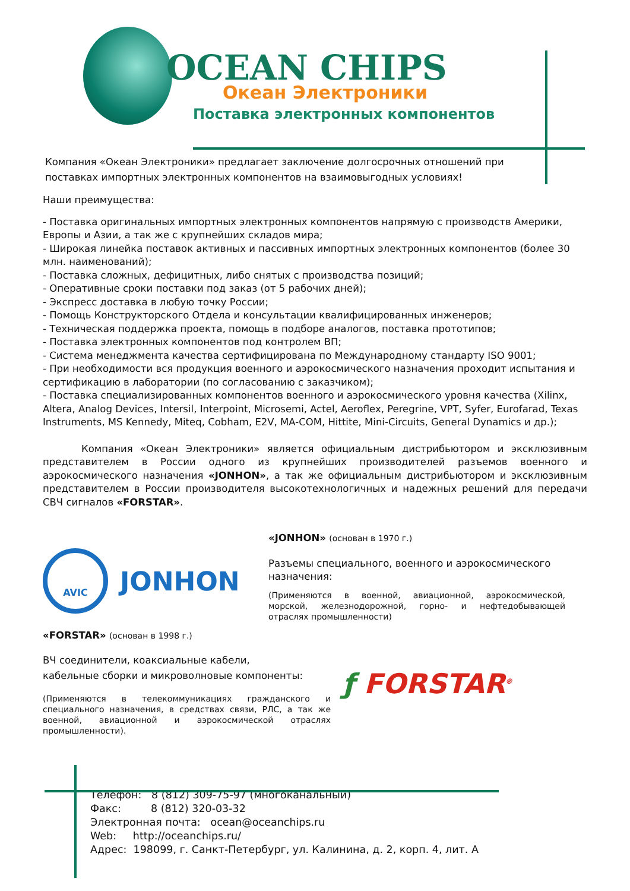OCEAN CHIPS
Океан Электроники
Поставка электронных компонентов
Компания «Океан Электроники» предлагает заключение долгосрочных отношений при поставках импортных электронных компонентов на взаимовыгодных условиях!
Наши преимущества:
- Поставка оригинальных импортных электронных компонентов напрямую с производств Америки, Европы и Азии, а так же с крупнейших складов мира;
- Широкая линейка поставок активных и пассивных импортных электронных компонентов (более 30 млн. наименований);
- Поставка сложных, дефицитных, либо снятых с производства позиций;
- Оперативные сроки поставки под заказ (от 5 рабочих дней);
- Экспресс доставка в любую точку России;
- Помощь Конструкторского Отдела и консультации квалифицированных инженеров;
- Техническая поддержка проекта, помощь в подборе аналогов, поставка прототипов;
- Поставка электронных компонентов под контролем ВП;
- Система менеджмента качества сертифицирована по Международному стандарту ISO 9001;
- При необходимости вся продукция военного и аэрокосмического назначения проходит испытания и сертификацию в лаборатории (по согласованию с заказчиком);
- Поставка специализированных компонентов военного и аэрокосмического уровня качества (Xilinx, Altera, Analog Devices, Intersil, Interpoint, Microsemi, Actel, Aeroflex, Peregrine, VPT, Syfer, Eurofarad, Texas Instruments, MS Kennedy, Miteq, Cobham, E2V, MA-COM, Hittite, Mini-Circuits, General Dynamics и др.);
Компания «Океан Электроники» является официальным дистрибьютором и эксклюзивным представителем в России одного из крупнейших производителей разъемов военного и аэрокосмического назначения «JONHON», а так же официальным дистрибьютором и эксклюзивным представителем в России производителя высокотехнологичных и надежных решений для передачи СВЧ сигналов «FORSTAR».
AVIC
JONHON
«JONHON» (основан в 1970 г.)
Разъемы специального, военного и аэрокосмического назначения:
(Применяются в военной, авиационной, аэрокосмической, морской, железнодорожной, горно- и нефтедобывающей отраслях промышленности)
«FORSTAR» (основан в 1998 г.)
ВЧ соединители, коаксиальные кабели,
кабельные сборки и микроволновые компоненты:
(Применяются в телекоммуникациях гражданского и специального назначения, в средствах связи, РЛС, а так же военной, авиационной и аэрокосмической отраслях промышленности).
ƒ FORSTAR<sup>®</sup>
Телефон: 8 (812) 309-75-97 (многоканальный)
Факс: 8 (812) 320-03-32
Электронная почта: ocean@oceanchips.ru
Web: http://oceanchips.ru/
Адрес: 198099, г. Санкт-Петербург, ул. Калинина, д. 2, корп. 4, лит. А